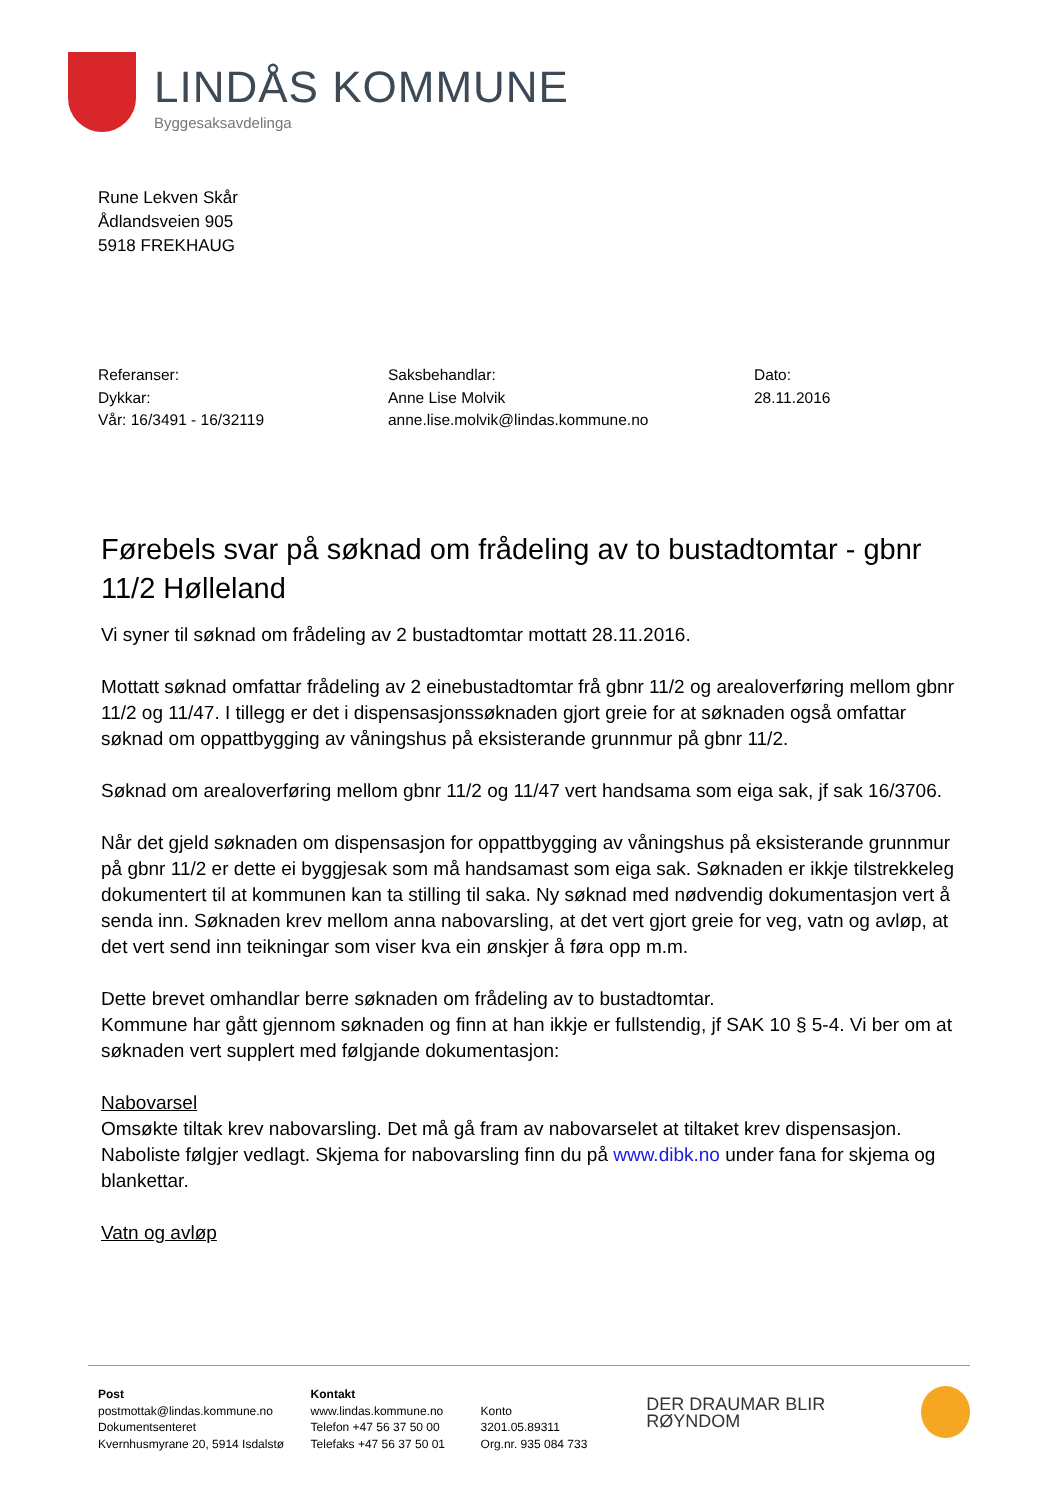LINDÅS KOMMUNE
Byggesaksavdelinga
Rune Lekven Skår
Ådlandsveien 905
5918 FREKHAUG
Referanser:
Dykkar:
Vår: 16/3491 - 16/32119
Saksbehandlar:
Anne Lise Molvik
anne.lise.molvik@lindas.kommune.no
Dato:
28.11.2016
Førebels svar på søknad om frådeling av to bustadtomtar - gbnr 11/2 Hølleland
Vi syner til søknad om frådeling av 2 bustadtomtar mottatt 28.11.2016.
Mottatt søknad omfattar frådeling av 2 einebustadtomtar frå gbnr 11/2 og arealoverføring mellom gbnr 11/2 og 11/47. I tillegg er det i dispensasjonssøknaden gjort greie for at søknaden også omfattar søknad om oppattbygging av våningshus på eksisterande grunnmur på gbnr 11/2.
Søknad om arealoverføring mellom gbnr 11/2 og 11/47 vert handsama som eiga sak, jf sak 16/3706.
Når det gjeld søknaden om dispensasjon for oppattbygging av våningshus på eksisterande grunnmur på gbnr 11/2 er dette ei byggjesak som må handsamast som eiga sak. Søknaden er ikkje tilstrekkeleg dokumentert til at kommunen kan ta stilling til saka. Ny søknad med nødvendig dokumentasjon vert å senda inn. Søknaden krev mellom anna nabovarsling, at det vert gjort greie for veg, vatn og avløp, at det vert send inn teikningar som viser kva ein ønskjer å føra opp m.m.
Dette brevet omhandlar berre søknaden om frådeling av to bustadtomtar.
Kommune har gått gjennom søknaden og finn at han ikkje er fullstendig, jf SAK 10 § 5-4. Vi ber om at søknaden vert supplert med følgjande dokumentasjon:
Nabovarsel
Omsøkte tiltak krev nabovarsling. Det må gå fram av nabovarselet at tiltaket krev dispensasjon. Naboliste følgjer vedlagt. Skjema for nabovarsling finn du på www.dibk.no under fana for skjema og blankettar.
Vatn og avløp
Post
postmottak@lindas.kommune.no
Dokumentsenteret
Kvernhusmyrane 20, 5914 Isdalstø
Kontakt
www.lindas.kommune.no
Telefon +47 56 37 50 00
Telefaks +47 56 37 50 01
Konto 3201.05.89311
Org.nr. 935 084 733
DER DRAUMAR BLIR RØYNDOM